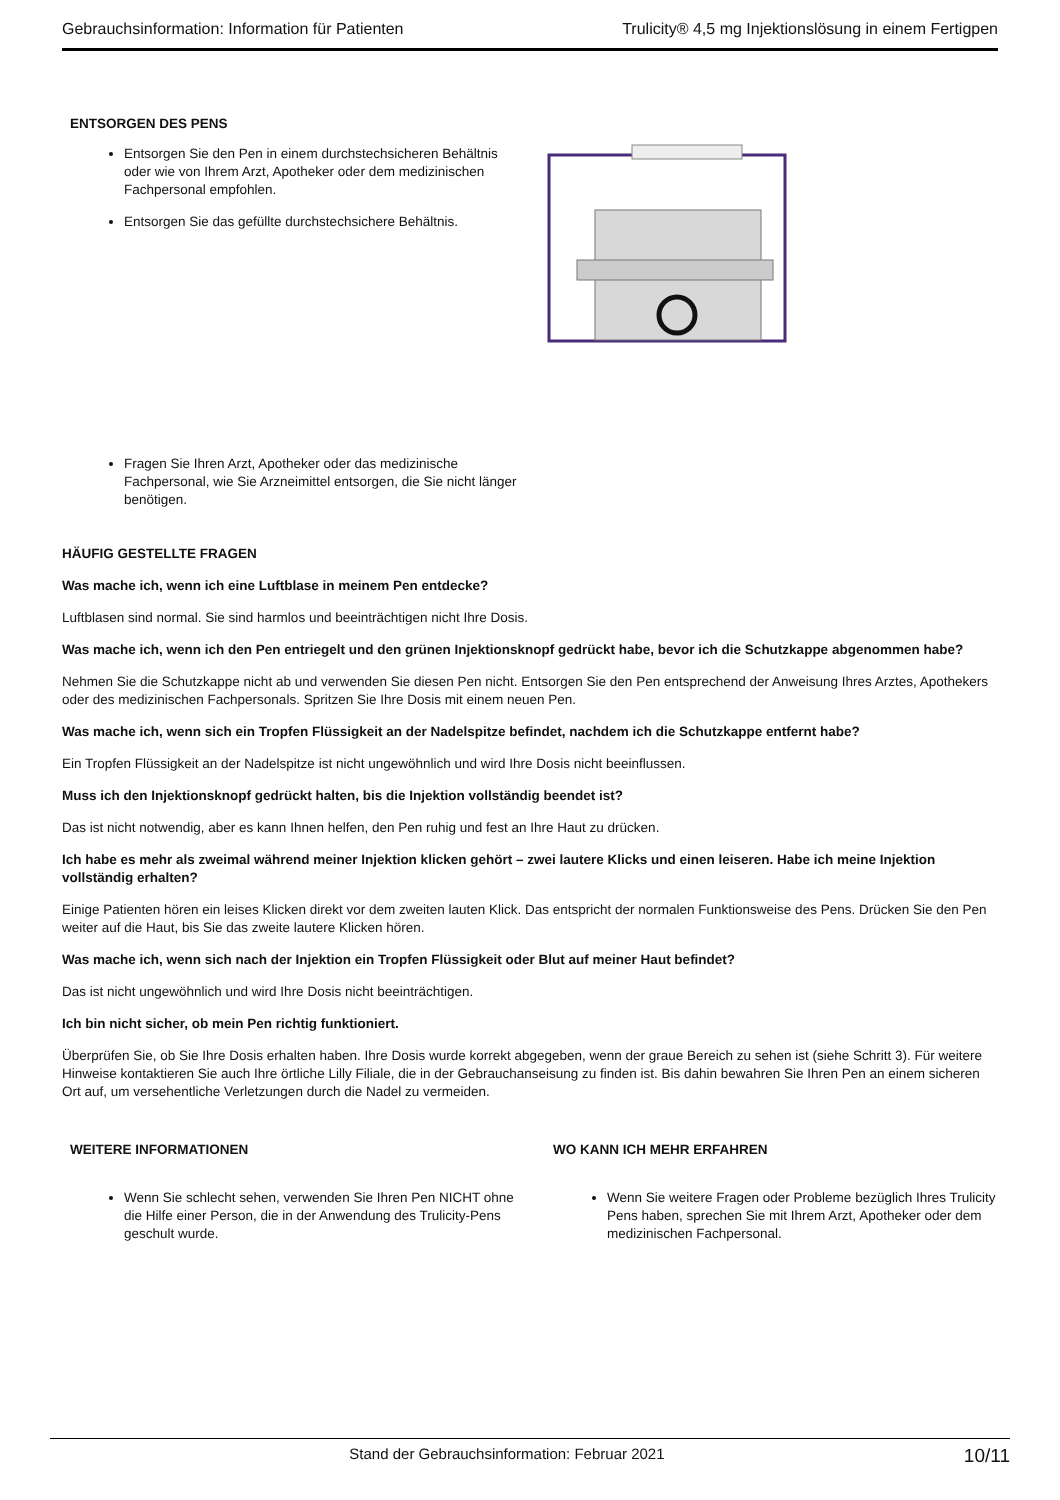Gebrauchsinformation: Information für Patienten Trulicity® 4,5 mg Injektionslösung in einem Fertigpen
ENTSORGEN DES PENS
Entsorgen Sie den Pen in einem durchstechsicheren Behältnis oder wie von Ihrem Arzt, Apotheker oder dem medizinischen Fachpersonal empfohlen.
Entsorgen Sie das gefüllte durchstechsichere Behältnis.
Fragen Sie Ihren Arzt, Apotheker oder das medizinische Fachpersonal, wie Sie Arzneimittel entsorgen, die Sie nicht länger benötigen.
HÄUFIG GESTELLTE FRAGEN
Was mache ich, wenn ich eine Luftblase in meinem Pen entdecke?
Luftblasen sind normal. Sie sind harmlos und beeinträchtigen nicht Ihre Dosis.
Was mache ich, wenn ich den Pen entriegelt und den grünen Injektionsknopf gedrückt habe, bevor ich die Schutzkappe abgenommen habe?
Nehmen Sie die Schutzkappe nicht ab und verwenden Sie diesen Pen nicht. Entsorgen Sie den Pen entsprechend der Anweisung Ihres Arztes, Apothekers oder des medizinischen Fachpersonals. Spritzen Sie Ihre Dosis mit einem neuen Pen.
Was mache ich, wenn sich ein Tropfen Flüssigkeit an der Nadelspitze befindet, nachdem ich die Schutzkappe entfernt habe?
Ein Tropfen Flüssigkeit an der Nadelspitze ist nicht ungewöhnlich und wird Ihre Dosis nicht beeinflussen.
Muss ich den Injektionsknopf gedrückt halten, bis die Injektion vollständig beendet ist?
Das ist nicht notwendig, aber es kann Ihnen helfen, den Pen ruhig und fest an Ihre Haut zu drücken.
Ich habe es mehr als zweimal während meiner Injektion klicken gehört – zwei lautere Klicks und einen leiseren. Habe ich meine Injektion vollständig erhalten?
Einige Patienten hören ein leises Klicken direkt vor dem zweiten lauten Klick. Das entspricht der normalen Funktionsweise des Pens. Drücken Sie den Pen weiter auf die Haut, bis Sie das zweite lautere Klicken hören.
Was mache ich, wenn sich nach der Injektion ein Tropfen Flüssigkeit oder Blut auf meiner Haut befindet?
Das ist nicht ungewöhnlich und wird Ihre Dosis nicht beeinträchtigen.
Ich bin nicht sicher, ob mein Pen richtig funktioniert.
Überprüfen Sie, ob Sie Ihre Dosis erhalten haben. Ihre Dosis wurde korrekt abgegeben, wenn der graue Bereich zu sehen ist (siehe Schritt 3). Für weitere Hinweise kontaktieren Sie auch Ihre örtliche Lilly Filiale, die in der Gebrauchanseisung zu finden ist. Bis dahin bewahren Sie Ihren Pen an einem sicheren Ort auf, um versehentliche Verletzungen durch die Nadel zu vermeiden.
WEITERE INFORMATIONEN
Wenn Sie schlecht sehen, verwenden Sie Ihren Pen NICHT ohne die Hilfe einer Person, die in der Anwendung des Trulicity-Pens geschult wurde.
WO KANN ICH MEHR ERFAHREN
Wenn Sie weitere Fragen oder Probleme bezüglich Ihres Trulicity Pens haben, sprechen Sie mit Ihrem Arzt, Apotheker oder dem medizinischen Fachpersonal.
Stand der Gebrauchsinformation: Februar 2021 10/11